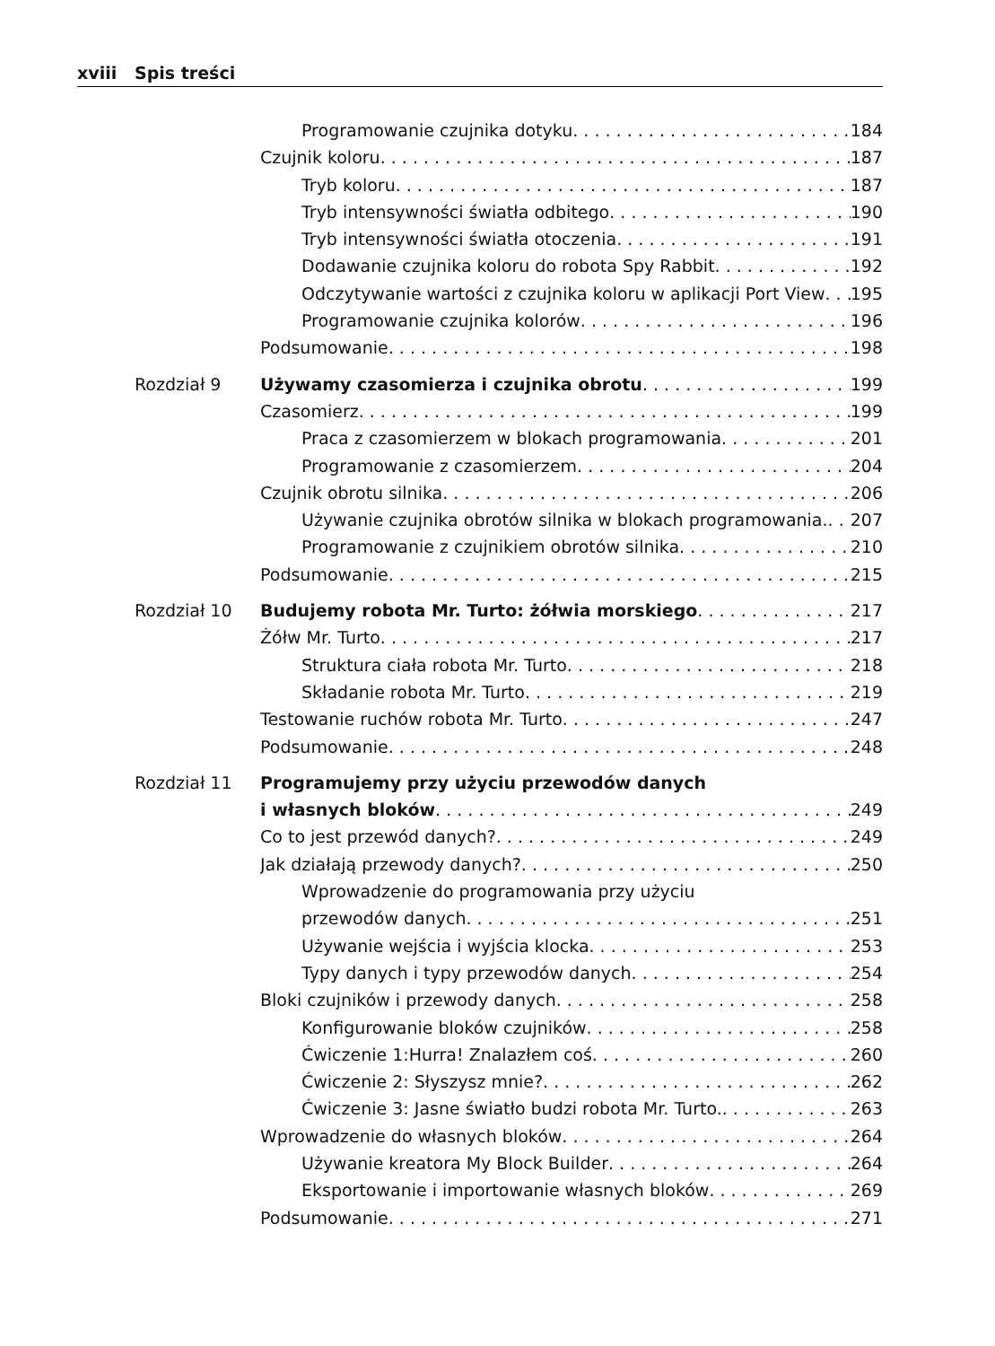xviii Spis treści
Programowanie czujnika dotyku 184
Czujnik koloru 187
Tryb koloru 187
Tryb intensywności światła odbitego 190
Tryb intensywności światła otoczenia 191
Dodawanie czujnika koloru do robota Spy Rabbit 192
Odczytywanie wartości z czujnika koloru w aplikacji Port View 195
Programowanie czujnika kolorów 196
Podsumowanie 198
Rozdział 9 Używamy czasomierza i czujnika obrotu 199
Czasomierz 199
Praca z czasomierzem w blokach programowania 201
Programowanie z czasomierzem 204
Czujnik obrotu silnika 206
Używanie czujnika obrotów silnika w blokach programowania. 207
Programowanie z czujnikiem obrotów silnika 210
Podsumowanie 215
Rozdział 10 Budujemy robota Mr. Turto: żółwia morskiego 217
Żółw Mr. Turto 217
Struktura ciała robota Mr. Turto 218
Składanie robota Mr. Turto 219
Testowanie ruchów robota Mr. Turto 247
Podsumowanie 248
Rozdział 11 Programujemy przy użyciu przewodów danych
i własnych bloków 249
Co to jest przewód danych? 249
Jak działają przewody danych? 250
Wprowadzenie do programowania przy użyciu
przewodów danych 251
Używanie wejścia i wyjścia klocka 253
Typy danych i typy przewodów danych 254
Bloki czujników i przewody danych 258
Konfigurowanie bloków czujników 258
Ćwiczenie 1:Hurra! Znalazłem coś 260
Ćwiczenie 2: Słyszysz mnie? 262
Ćwiczenie 3: Jasne światło budzi robota Mr. Turto. 263
Wprowadzenie do własnych bloków 264
Używanie kreatora My Block Builder 264
Eksportowanie i importowanie własnych bloków 269
Podsumowanie 271